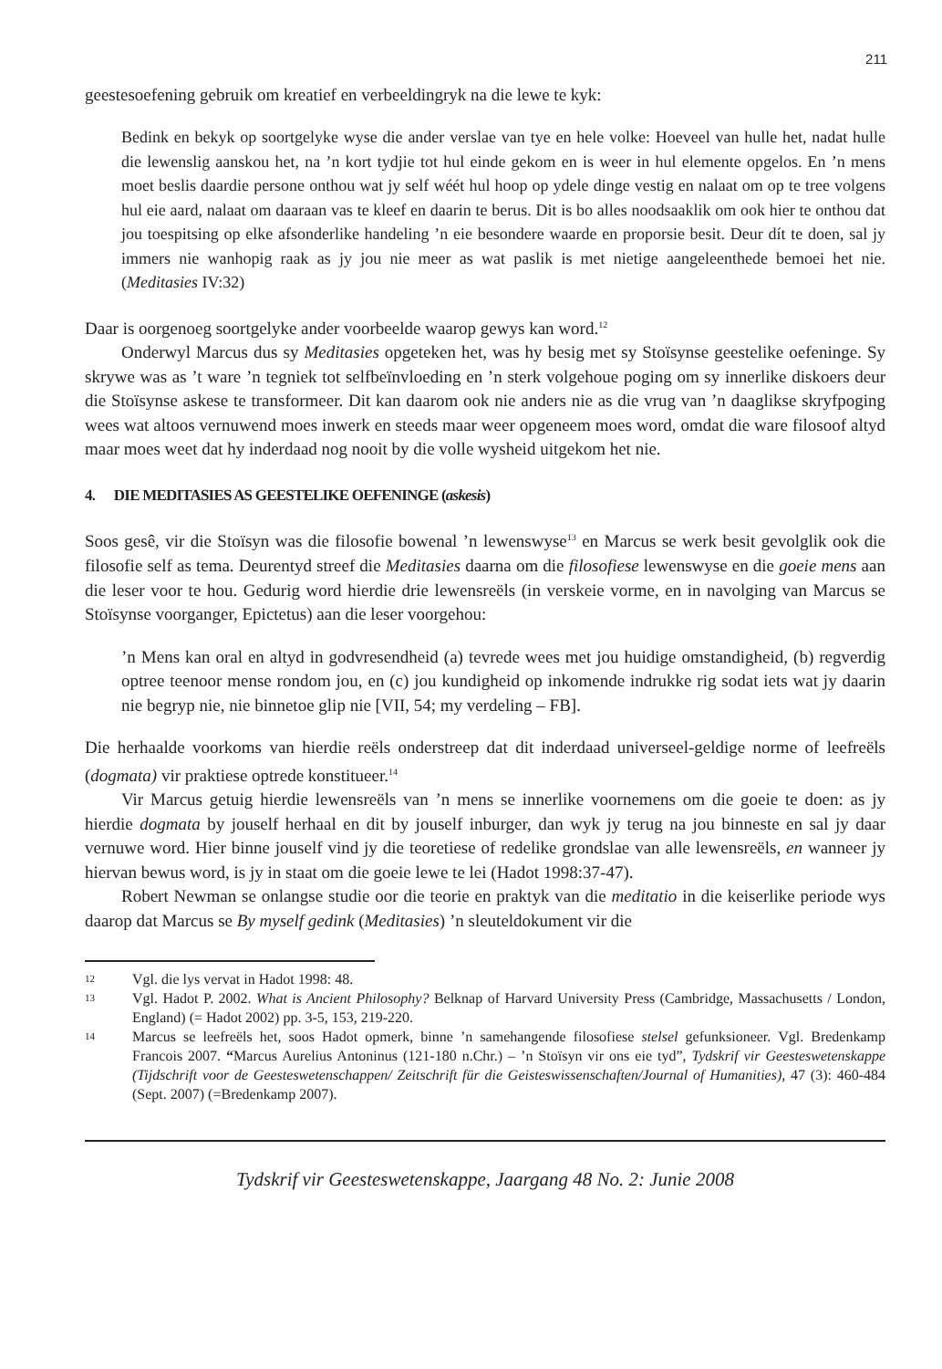211
geestesoefening gebruik om kreatief en verbeeldingryk na die lewe te kyk:
Bedink en bekyk op soortgelyke wyse die ander verslae van tye en hele volke: Hoeveel van hulle het, nadat hulle die lewenslig aanskou het, na ’n kort tydjie tot hul einde gekom en is weer in hul elemente opgelos. En ’n mens moet beslis daardie persone onthou wat jy self wéét hul hoop op ydele dinge vestig en nalaat om op te tree volgens hul eie aard, nalaat om daaraan vas te kleef en daarin te berus. Dit is bo alles noodsaaklik om ook hier te onthou dat jou toespitsing op elke afsonderlike handeling ’n eie besondere waarde en proporsie besit. Deur dít te doen, sal jy immers nie wanhopig raak as jy jou nie meer as wat paslik is met nietige aangeleenthede bemoei het nie. (Meditasies IV:32)
Daar is oorgenoeg soortgelyke ander voorbeelde waarop gewys kan word.<sup>12</sup>
Onderwyl Marcus dus sy Meditasies opgeteken het, was hy besig met sy Stoïsynse geestelike oefeninge. Sy skrywe was as ’t ware ’n tegniek tot selfbeïnvloeding en ’n sterk volgehoue poging om sy innerlike diskoers deur die Stoïsynse askese te transformeer. Dit kan daarom ook nie anders nie as die vrug van ’n daaglikse skryfpoging wees wat altoos vernuwend moes inwerk en steeds maar weer opgeneem moes word, omdat die ware filosoof altyd maar moes weet dat hy inderdaad nog nooit by die volle wysheid uitgekom het nie.
4. DIE MEDITASIES AS GEESTELIKE OEFENINGE (askesis)
Soos gesê, vir die Stoïsyn was die filosofie bowenal ’n lewenswyse<sup>13</sup> en Marcus se werk besit gevolglik ook die filosofie self as tema. Deurentyd streef die Meditasies daarna om die filosofiese lewenswyse en die goeie mens aan die leser voor te hou. Gedurig word hierdie drie lewensreëls (in verskeie vorme, en in navolging van Marcus se Stoïsynse voorganger, Epictetus) aan die leser voorgehou:
’n Mens kan oral en altyd in godvresendheid (a) tevrede wees met jou huidige omstandigheid, (b) regverdig optree teenoor mense rondom jou, en (c) jou kundigheid op inkomende indrukke rig sodat iets wat jy daarin nie begryp nie, nie binnetoe glip nie [VII, 54; my verdeling – FB].
Die herhaalde voorkoms van hierdie reëls onderstreep dat dit inderdaad universeel-geldige norme of leefreëls (dogmata) vir praktiese optrede konstitueer.<sup>14</sup>
Vir Marcus getuig hierdie lewensreëls van ’n mens se innerlike voornemens om die goeie te doen: as jy hierdie dogmata by jouself herhaal en dit by jouself inburger, dan wyk jy terug na jou binneste en sal jy daar vernuwe word. Hier binne jouself vind jy die teoretiese of redelike grondslae van alle lewensreëls, en wanneer jy hiervan bewus word, is jy in staat om die goeie lewe te lei (Hadot 1998:37-47).
Robert Newman se onlangse studie oor die teorie en praktyk van die meditatio in die keiserlike periode wys daarop dat Marcus se By myself gedink (Meditasies) ’n sleuteldokument vir die
12 Vgl. die lys vervat in Hadot 1998: 48.
13 Vgl. Hadot P. 2002. What is Ancient Philosophy? Belknap of Harvard University Press (Cambridge, Massachusetts / London, England) (= Hadot 2002) pp. 3-5, 153, 219-220.
14 Marcus se leefreëls het, soos Hadot opmerk, binne ’n samehangende filosofiese stelsel gefunksioneer. Vgl. Bredenkamp Francois 2007. “Marcus Aurelius Antoninus (121-180 n.Chr.) – ’n Stoïsyn vir ons eie tyd”, Tydskrif vir Geesteswetenskappe (Tijdschrift voor de Geesteswetenschappen/ Zeitschrift für die Geisteswissenschaften/Journal of Humanities), 47 (3): 460-484 (Sept. 2007) (=Bredenkamp 2007).
Tydskrif vir Geesteswetenskappe, Jaargang 48 No. 2: Junie 2008